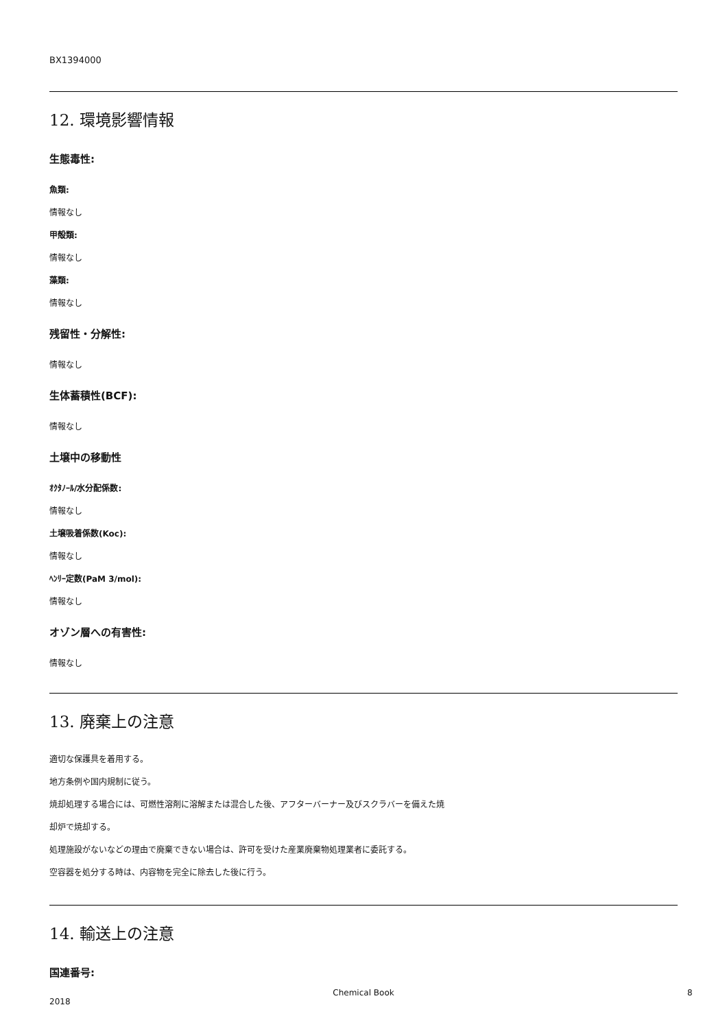BX1394000
12. 環境影響情報
生態毒性:
魚類:
情報なし
甲殻類:
情報なし
藻類:
情報なし
残留性・分解性:
情報なし
生体蓄積性(BCF):
情報なし
土壌中の移動性
ｵｸﾀﾉｰﾙ/水分配係数:
情報なし
土壌吸着係数(Koc):
情報なし
ﾍﾝﾘｰ定数(PaM 3/mol):
情報なし
オゾン層への有害性:
情報なし
13. 廃棄上の注意
適切な保護具を着用する。
地方条例や国内規制に従う。
焼却処理する場合には、可燃性溶剤に溶解または混合した後、アフターバーナー及びスクラバーを備えた焼
却炉で焼却する。
処理施設がないなどの理由で廃棄できない場合は、許可を受けた産業廃棄物処理業者に委託する。
空容器を処分する時は、内容物を完全に除去した後に行う。
14. 輸送上の注意
国連番号:
2018
Chemical Book 8